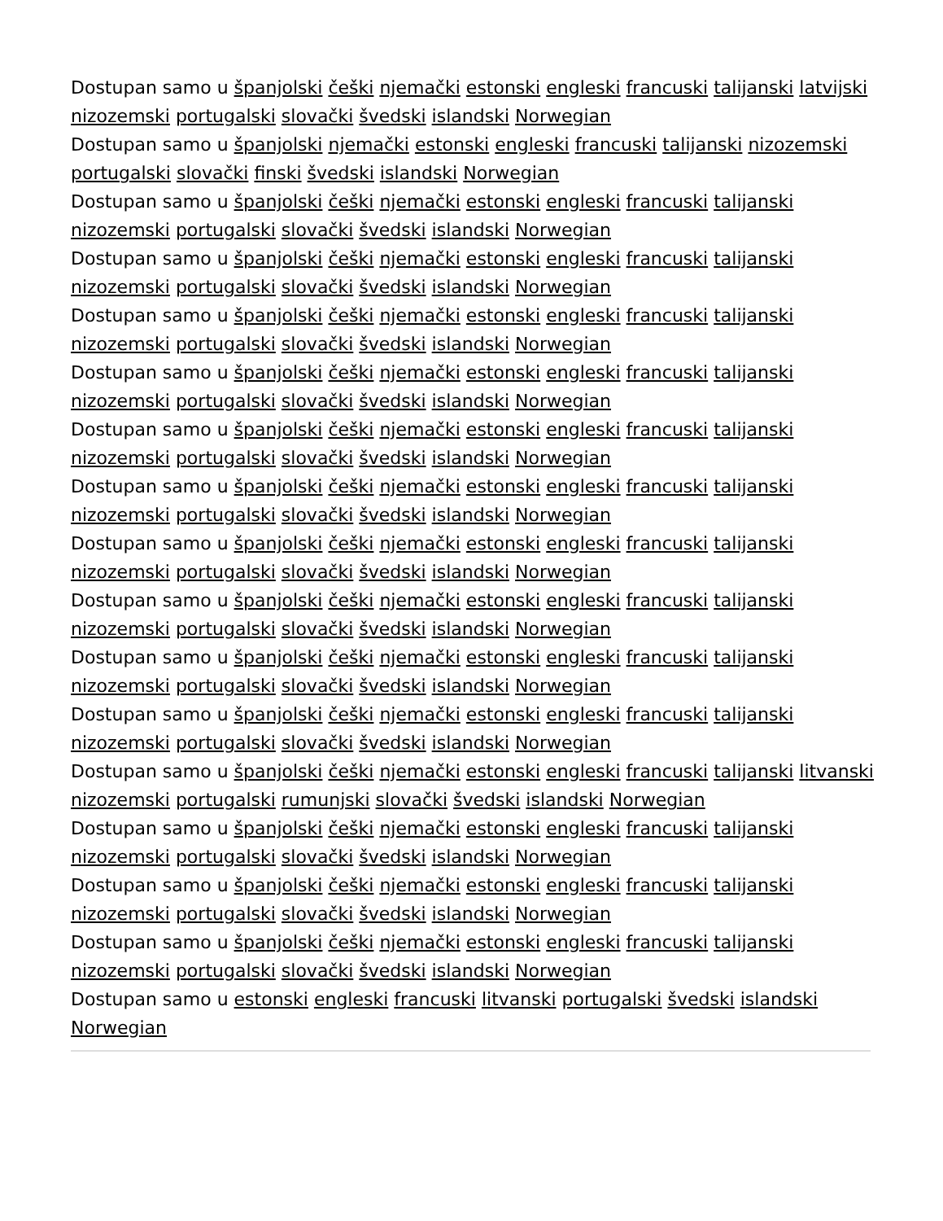Dostupan samo u španjolski češki njemački estonski engleski francuski talijanski latvijski nizozemski portugalski slovački švedski islandski Norwegian
Dostupan samo u španjolski njemački estonski engleski francuski talijanski nizozemski portugalski slovački finski švedski islandski Norwegian
Dostupan samo u španjolski češki njemački estonski engleski francuski talijanski nizozemski portugalski slovački švedski islandski Norwegian
Dostupan samo u španjolski češki njemački estonski engleski francuski talijanski nizozemski portugalski slovački švedski islandski Norwegian
Dostupan samo u španjolski češki njemački estonski engleski francuski talijanski nizozemski portugalski slovački švedski islandski Norwegian
Dostupan samo u španjolski češki njemački estonski engleski francuski talijanski nizozemski portugalski slovački švedski islandski Norwegian
Dostupan samo u španjolski češki njemački estonski engleski francuski talijanski nizozemski portugalski slovački švedski islandski Norwegian
Dostupan samo u španjolski češki njemački estonski engleski francuski talijanski nizozemski portugalski slovački švedski islandski Norwegian
Dostupan samo u španjolski češki njemački estonski engleski francuski talijanski nizozemski portugalski slovački švedski islandski Norwegian
Dostupan samo u španjolski češki njemački estonski engleski francuski talijanski nizozemski portugalski slovački švedski islandski Norwegian
Dostupan samo u španjolski češki njemački estonski engleski francuski talijanski nizozemski portugalski slovački švedski islandski Norwegian
Dostupan samo u španjolski češki njemački estonski engleski francuski talijanski nizozemski portugalski slovački švedski islandski Norwegian
Dostupan samo u španjolski češki njemački estonski engleski francuski talijanski litvanski nizozemski portugalski rumunjski slovački švedski islandski Norwegian
Dostupan samo u španjolski češki njemački estonski engleski francuski talijanski nizozemski portugalski slovački švedski islandski Norwegian
Dostupan samo u španjolski češki njemački estonski engleski francuski talijanski nizozemski portugalski slovački švedski islandski Norwegian
Dostupan samo u španjolski češki njemački estonski engleski francuski talijanski nizozemski portugalski slovački švedski islandski Norwegian
Dostupan samo u estonski engleski francuski litvanski portugalski švedski islandski Norwegian